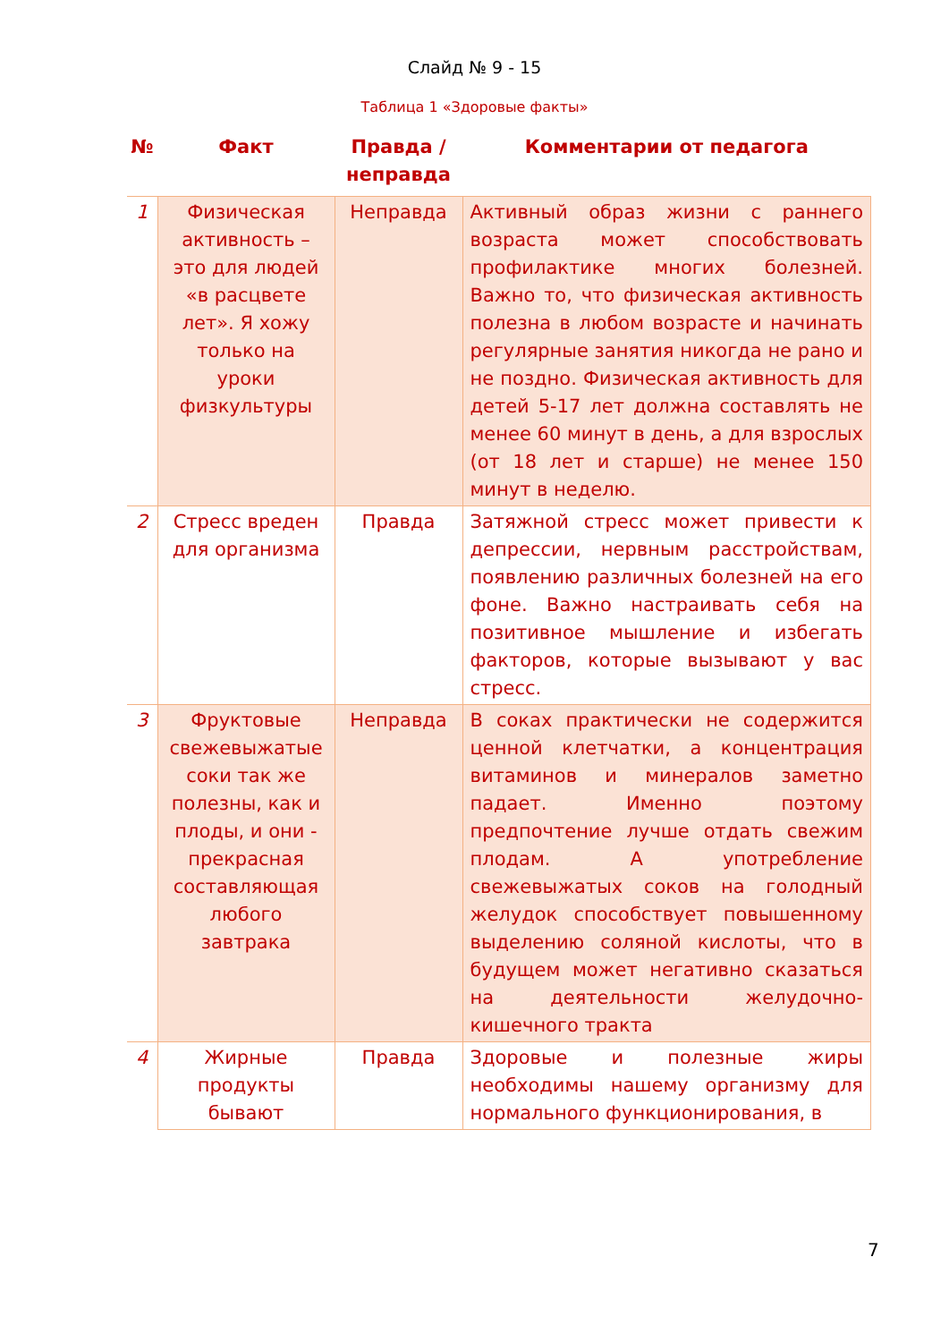Слайд № 9 - 15
Таблица 1 «Здоровые факты»
| № | Факт | Правда /неправда | Комментарии от педагога |
| --- | --- | --- | --- |
| 1 | Физическая активность – это для людей «в расцвете лет». Я хожу только на уроки физкультуры | Неправда | Активный образ жизни с раннего возраста может способствовать профилактике многих болезней. Важно то, что физическая активность полезна в любом возрасте и начинать регулярные занятия никогда не рано и не поздно. Физическая активность для детей 5-17 лет должна составлять не менее 60 минут в день, а для взрослых (от 18 лет и старше) не менее 150 минут в неделю. |
| 2 | Стресс вреден для организма | Правда | Затяжной стресс может привести к депрессии, нервным расстройствам, появлению различных болезней на его фоне. Важно настраивать себя на позитивное мышление и избегать факторов, которые вызывают у вас стресс. |
| 3 | Фруктовые свежевыжатые соки так же полезны, как и плоды, и они - прекрасная составляющая любого завтрака | Неправда | В соках практически не содержится ценной клетчатки, а концентрация витаминов и минералов заметно падает. Именно поэтому предпочтение лучше отдать свежим плодам. А употребление свежевыжатых соков на голодный желудок способствует повышенному выделению соляной кислоты, что в будущем может негативно сказаться на деятельности желудочно-кишечного тракта |
| 4 | Жирные продукты бывают | Правда | Здоровые и полезные жиры необходимы нашему организму для нормального функционирования, в |
7